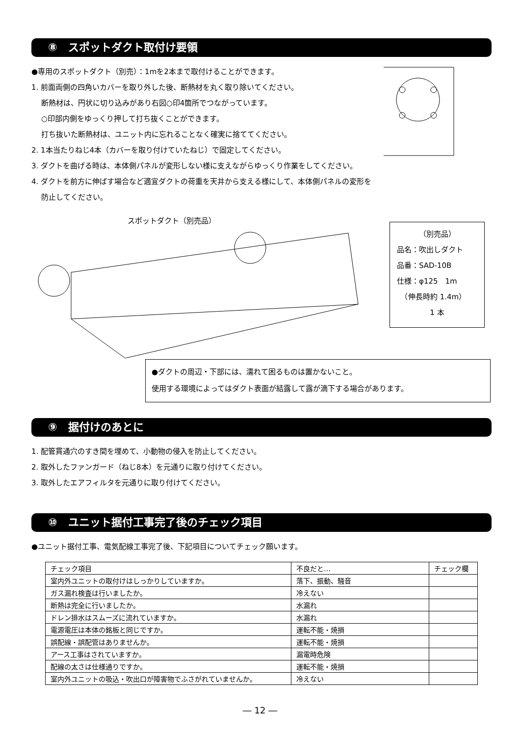⑧　スポットダクト取付け要領
●専用のスポットダクト（別売）：1mを2本まで取付けることができます。
1. 前面両側の四角いカバーを取り外した後、断熱材を丸く取り除いてください。
　 断熱材は、円状に切り込みがあり右図○印4箇所でつながっています。
　 ○印部内側をゆっくり押して打ち抜くことができます。
　 打ち抜いた断熱材は、ユニット内に忘れることなく確実に捨ててください。
2. 1本当たりねじ4本（カバーを取り付けていたねじ）で固定してください。
3. ダクトを曲げる時は、本体側パネルが変形しない様に支えながらゆっくり作業をしてください。
4. ダクトを前方に伸ばす場合など適宜ダクトの荷重を天井から支える様にして、本体側パネルの変形を
　 防止してください。
スポットダクト（別売品）
（別売品）
品名：吹出しダクト
品番：SAD-10B
仕様：φ125　1m
　（伸長時約 1.4m）
1 本
●ダクトの周辺・下部には、濡れて困るものは置かないこと。
使用する環境によってはダクト表面が結露して露が滴下する場合があります。
⑨　据付けのあとに
1. 配管貫通穴のすき間を埋めて、小動物の侵入を防止してください。
2. 取外したファンガード（ねじ8本）を元通りに取り付けてください。
3. 取外したエアフィルタを元通りに取り付けてください。
⑩　ユニット据付工事完了後のチェック項目
●ユニット据付工事、電気配線工事完了後、下記項目についてチェック願います。
| チェック項目 | 不良だと… | チェック欄 |
| 室内外ユニットの取付けはしっかりしていますか。 | 落下、振動、騒音 | |
| ガス漏れ検査は行いましたか。 | 冷えない | |
| 断熱は完全に行いましたか。 | 水漏れ | |
| ドレン排水はスムーズに流れていますか。 | 水漏れ | |
| 電源電圧は本体の銘板と同じですか。 | 運転不能・焼損 | |
| 誤配線・誤配管はありませんか。 | 運転不能・焼損 | |
| アース工事はされていますか。 | 漏電時危険 | |
| 配線の太さは仕様通りですか。 | 運転不能・焼損 | |
| 室内外ユニットの吸込・吹出口が障害物でふさがれていませんか。 | 冷えない | |
― 12 ―